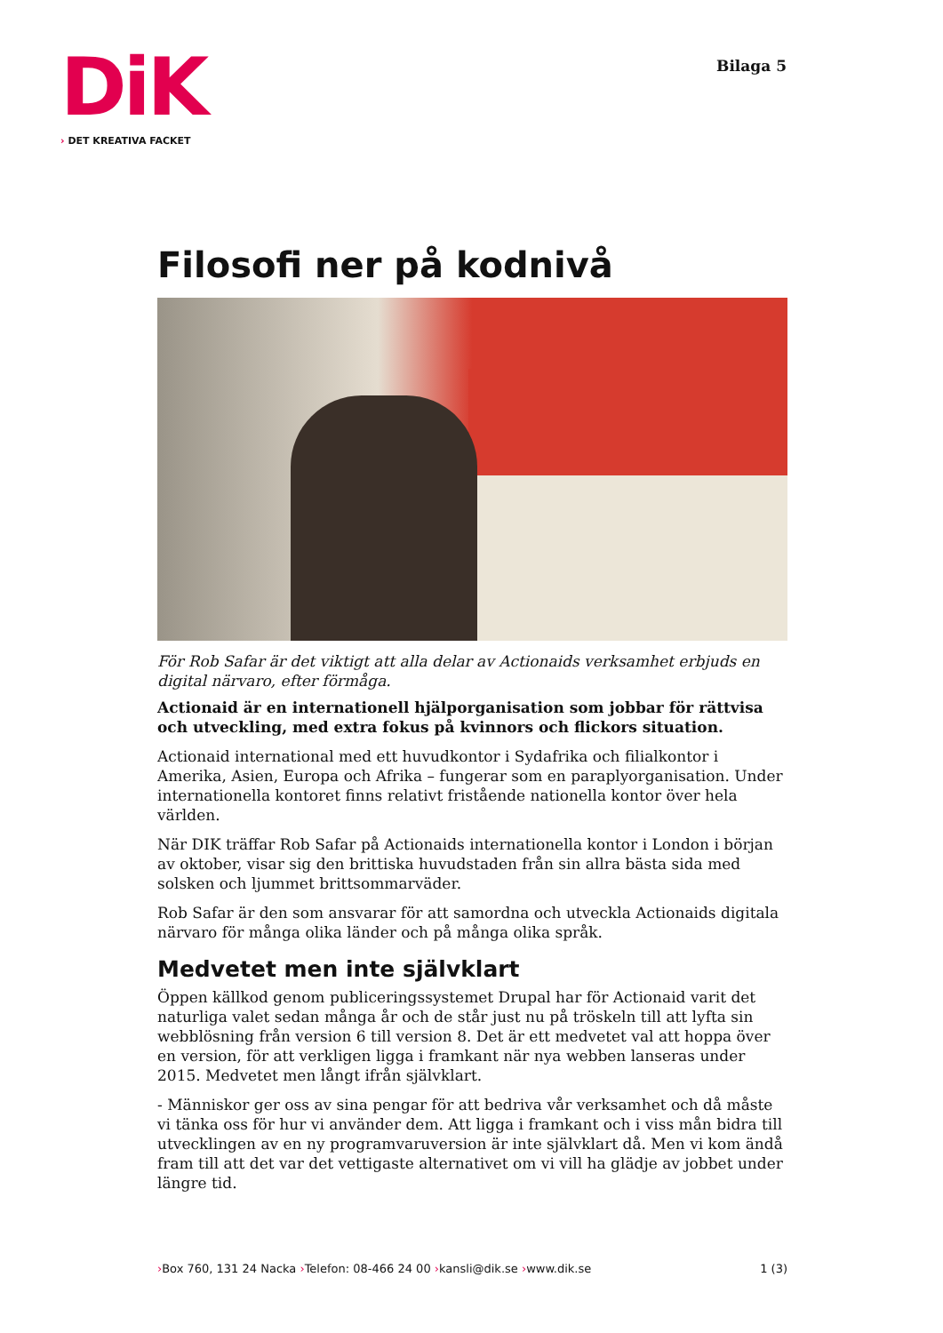DiK
› DET KREATIVA FACKET
Bilaga 5
Filosofi ner på kodnivå
För Rob Safar är det viktigt att alla delar av Actionaids verksamhet erbjuds en digital närvaro, efter förmåga.
Actionaid är en internationell hjälporganisation som jobbar för rättvisa och utveckling, med extra fokus på kvinnors och flickors situation.
Actionaid international med ett huvudkontor i Sydafrika och filialkontor i Amerika, Asien, Europa och Afrika – fungerar som en paraplyorganisation. Under internationella kontoret finns relativt fristående nationella kontor över hela världen.
När DIK träffar Rob Safar på Actionaids internationella kontor i London i början av oktober, visar sig den brittiska huvudstaden från sin allra bästa sida med solsken och ljummet brittsommarväder.
Rob Safar är den som ansvarar för att samordna och utveckla Actionaids digitala närvaro för många olika länder och på många olika språk.
Medvetet men inte självklart
Öppen källkod genom publiceringssystemet Drupal har för Actionaid varit det naturliga valet sedan många år och de står just nu på tröskeln till att lyfta sin webblösning från version 6 till version 8. Det är ett medvetet val att hoppa över en version, för att verkligen ligga i framkant när nya webben lanseras under 2015. Medvetet men långt ifrån självklart.
- Människor ger oss av sina pengar för att bedriva vår verksamhet och då måste vi tänka oss för hur vi använder dem. Att ligga i framkant och i viss mån bidra till utvecklingen av en ny programvaruversion är inte självklart då. Men vi kom ändå fram till att det var det vettigaste alternativet om vi vill ha glädje av jobbet under längre tid.
›Box 760, 131 24 Nacka ›Telefon: 08-466 24 00 ›kansli@dik.se ›www.dik.se
1 (3)